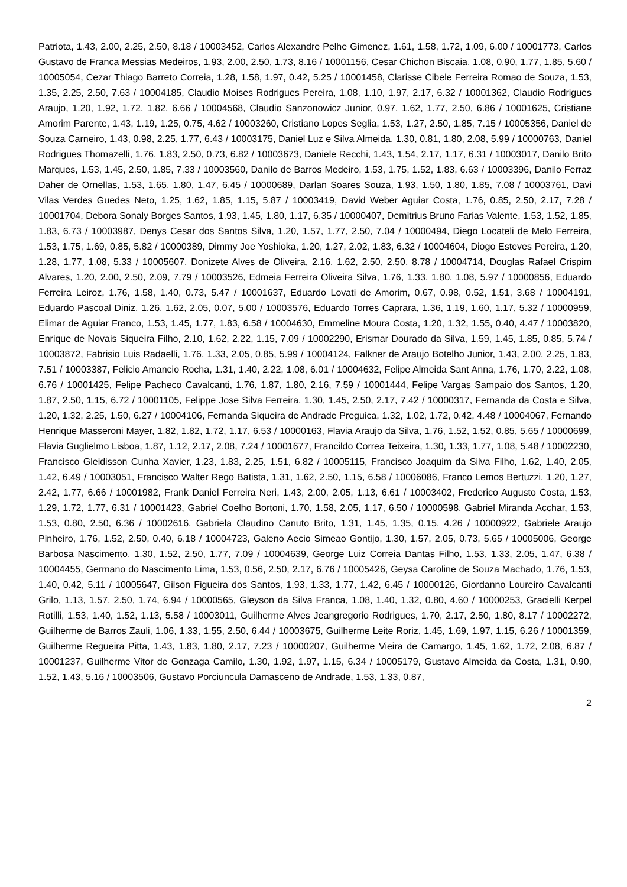Patriota, 1.43, 2.00, 2.25, 2.50, 8.18 / 10003452, Carlos Alexandre Pelhe Gimenez, 1.61, 1.58, 1.72, 1.09, 6.00 / 10001773, Carlos Gustavo de Franca Messias Medeiros, 1.93, 2.00, 2.50, 1.73, 8.16 / 10001156, Cesar Chichon Biscaia, 1.08, 0.90, 1.77, 1.85, 5.60 / 10005054, Cezar Thiago Barreto Correia, 1.28, 1.58, 1.97, 0.42, 5.25 / 10001458, Clarisse Cibele Ferreira Romao de Souza, 1.53, 1.35, 2.25, 2.50, 7.63 / 10004185, Claudio Moises Rodrigues Pereira, 1.08, 1.10, 1.97, 2.17, 6.32 / 10001362, Claudio Rodrigues Araujo, 1.20, 1.92, 1.72, 1.82, 6.66 / 10004568, Claudio Sanzonowicz Junior, 0.97, 1.62, 1.77, 2.50, 6.86 / 10001625, Cristiane Amorim Parente, 1.43, 1.19, 1.25, 0.75, 4.62 / 10003260, Cristiano Lopes Seglia, 1.53, 1.27, 2.50, 1.85, 7.15 / 10005356, Daniel de Souza Carneiro, 1.43, 0.98, 2.25, 1.77, 6.43 / 10003175, Daniel Luz e Silva Almeida, 1.30, 0.81, 1.80, 2.08, 5.99 / 10000763, Daniel Rodrigues Thomazelli, 1.76, 1.83, 2.50, 0.73, 6.82 / 10003673, Daniele Recchi, 1.43, 1.54, 2.17, 1.17, 6.31 / 10003017, Danilo Brito Marques, 1.53, 1.45, 2.50, 1.85, 7.33 / 10003560, Danilo de Barros Medeiro, 1.53, 1.75, 1.52, 1.83, 6.63 / 10003396, Danilo Ferraz Daher de Ornellas, 1.53, 1.65, 1.80, 1.47, 6.45 / 10000689, Darlan Soares Souza, 1.93, 1.50, 1.80, 1.85, 7.08 / 10003761, Davi Vilas Verdes Guedes Neto, 1.25, 1.62, 1.85, 1.15, 5.87 / 10003419, David Weber Aguiar Costa, 1.76, 0.85, 2.50, 2.17, 7.28 / 10001704, Debora Sonaly Borges Santos, 1.93, 1.45, 1.80, 1.17, 6.35 / 10000407, Demitrius Bruno Farias Valente, 1.53, 1.52, 1.85, 1.83, 6.73 / 10003987, Denys Cesar dos Santos Silva, 1.20, 1.57, 1.77, 2.50, 7.04 / 10000494, Diego Locateli de Melo Ferreira, 1.53, 1.75, 1.69, 0.85, 5.82 / 10000389, Dimmy Joe Yoshioka, 1.20, 1.27, 2.02, 1.83, 6.32 / 10004604, Diogo Esteves Pereira, 1.20, 1.28, 1.77, 1.08, 5.33 / 10005607, Donizete Alves de Oliveira, 2.16, 1.62, 2.50, 2.50, 8.78 / 10004714, Douglas Rafael Crispim Alvares, 1.20, 2.00, 2.50, 2.09, 7.79 / 10003526, Edmeia Ferreira Oliveira Silva, 1.76, 1.33, 1.80, 1.08, 5.97 / 10000856, Eduardo Ferreira Leiroz, 1.76, 1.58, 1.40, 0.73, 5.47 / 10001637, Eduardo Lovati de Amorim, 0.67, 0.98, 0.52, 1.51, 3.68 / 10004191, Eduardo Pascoal Diniz, 1.26, 1.62, 2.05, 0.07, 5.00 / 10003576, Eduardo Torres Caprara, 1.36, 1.19, 1.60, 1.17, 5.32 / 10000959, Elimar de Aguiar Franco, 1.53, 1.45, 1.77, 1.83, 6.58 / 10004630, Emmeline Moura Costa, 1.20, 1.32, 1.55, 0.40, 4.47 / 10003820, Enrique de Novais Siqueira Filho, 2.10, 1.62, 2.22, 1.15, 7.09 / 10002290, Erismar Dourado da Silva, 1.59, 1.45, 1.85, 0.85, 5.74 / 10003872, Fabrisio Luis Radaelli, 1.76, 1.33, 2.05, 0.85, 5.99 / 10004124, Falkner de Araujo Botelho Junior, 1.43, 2.00, 2.25, 1.83, 7.51 / 10003387, Felicio Amancio Rocha, 1.31, 1.40, 2.22, 1.08, 6.01 / 10004632, Felipe Almeida Sant Anna, 1.76, 1.70, 2.22, 1.08, 6.76 / 10001425, Felipe Pacheco Cavalcanti, 1.76, 1.87, 1.80, 2.16, 7.59 / 10001444, Felipe Vargas Sampaio dos Santos, 1.20, 1.87, 2.50, 1.15, 6.72 / 10001105, Felippe Jose Silva Ferreira, 1.30, 1.45, 2.50, 2.17, 7.42 / 10000317, Fernanda da Costa e Silva, 1.20, 1.32, 2.25, 1.50, 6.27 / 10004106, Fernanda Siqueira de Andrade Preguica, 1.32, 1.02, 1.72, 0.42, 4.48 / 10004067, Fernando Henrique Masseroni Mayer, 1.82, 1.82, 1.72, 1.17, 6.53 / 10000163, Flavia Araujo da Silva, 1.76, 1.52, 1.52, 0.85, 5.65 / 10000699, Flavia Guglielmo Lisboa, 1.87, 1.12, 2.17, 2.08, 7.24 / 10001677, Francildo Correa Teixeira, 1.30, 1.33, 1.77, 1.08, 5.48 / 10002230, Francisco Gleidisson Cunha Xavier, 1.23, 1.83, 2.25, 1.51, 6.82 / 10005115, Francisco Joaquim da Silva Filho, 1.62, 1.40, 2.05, 1.42, 6.49 / 10003051, Francisco Walter Rego Batista, 1.31, 1.62, 2.50, 1.15, 6.58 / 10006086, Franco Lemos Bertuzzi, 1.20, 1.27, 2.42, 1.77, 6.66 / 10001982, Frank Daniel Ferreira Neri, 1.43, 2.00, 2.05, 1.13, 6.61 / 10003402, Frederico Augusto Costa, 1.53, 1.29, 1.72, 1.77, 6.31 / 10001423, Gabriel Coelho Bortoni, 1.70, 1.58, 2.05, 1.17, 6.50 / 10000598, Gabriel Miranda Acchar, 1.53, 1.53, 0.80, 2.50, 6.36 / 10002616, Gabriela Claudino Canuto Brito, 1.31, 1.45, 1.35, 0.15, 4.26 / 10000922, Gabriele Araujo Pinheiro, 1.76, 1.52, 2.50, 0.40, 6.18 / 10004723, Galeno Aecio Simeao Gontijo, 1.30, 1.57, 2.05, 0.73, 5.65 / 10005006, George Barbosa Nascimento, 1.30, 1.52, 2.50, 1.77, 7.09 / 10004639, George Luiz Correia Dantas Filho, 1.53, 1.33, 2.05, 1.47, 6.38 / 10004455, Germano do Nascimento Lima, 1.53, 0.56, 2.50, 2.17, 6.76 / 10005426, Geysa Caroline de Souza Machado, 1.76, 1.53, 1.40, 0.42, 5.11 / 10005647, Gilson Figueira dos Santos, 1.93, 1.33, 1.77, 1.42, 6.45 / 10000126, Giordanno Loureiro Cavalcanti Grilo, 1.13, 1.57, 2.50, 1.74, 6.94 / 10000565, Gleyson da Silva Franca, 1.08, 1.40, 1.32, 0.80, 4.60 / 10000253, Gracielli Kerpel Rotilli, 1.53, 1.40, 1.52, 1.13, 5.58 / 10003011, Guilherme Alves Jeangregorio Rodrigues, 1.70, 2.17, 2.50, 1.80, 8.17 / 10002272, Guilherme de Barros Zauli, 1.06, 1.33, 1.55, 2.50, 6.44 / 10003675, Guilherme Leite Roriz, 1.45, 1.69, 1.97, 1.15, 6.26 / 10001359, Guilherme Regueira Pitta, 1.43, 1.83, 1.80, 2.17, 7.23 / 10000207, Guilherme Vieira de Camargo, 1.45, 1.62, 1.72, 2.08, 6.87 / 10001237, Guilherme Vitor de Gonzaga Camilo, 1.30, 1.92, 1.97, 1.15, 6.34 / 10005179, Gustavo Almeida da Costa, 1.31, 0.90, 1.52, 1.43, 5.16 / 10003506, Gustavo Porciuncula Damasceno de Andrade, 1.53, 1.33, 0.87,
2